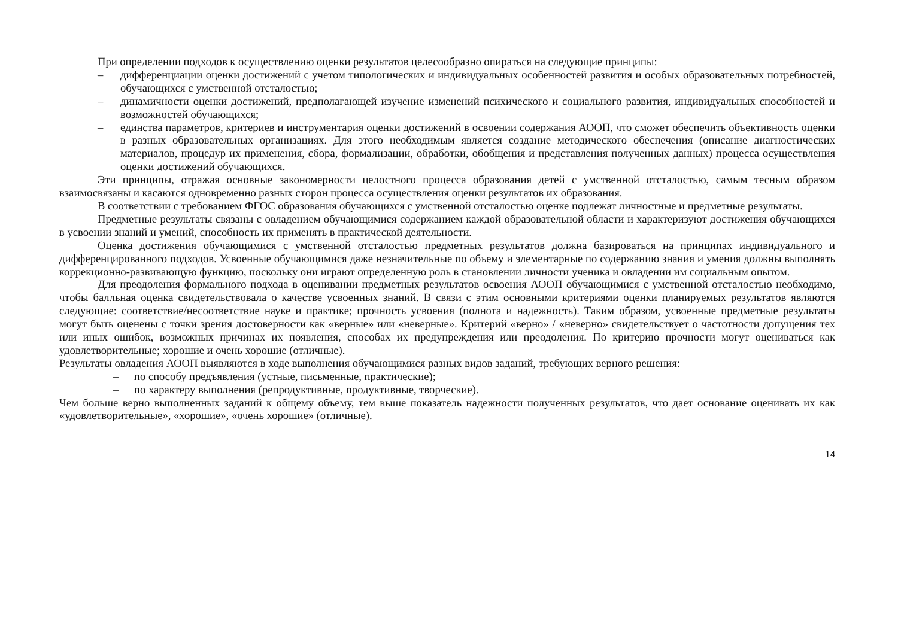При определении подходов к осуществлению оценки результатов целесообразно опираться на следующие принципы:
– дифференциации оценки достижений с учетом типологических и индивидуальных особенностей развития и особых образовательных потребностей, обучающихся с умственной отсталостью;
– динамичности оценки достижений, предполагающей изучение изменений психического и социального развития, индивидуальных способностей и возможностей обучающихся;
– единства параметров, критериев и инструментария оценки достижений в освоении содержания АООП, что сможет обеспечить объективность оценки в разных образовательных организациях. Для этого необходимым является создание методического обеспечения (описание диагностических материалов, процедур их применения, сбора, формализации, обработки, обобщения и представления полученных данных) процесса осуществления оценки достижений обучающихся.
Эти принципы, отражая основные закономерности целостного процесса образования детей с умственной отсталостью, самым тесным образом взаимосвязаны и касаются одновременно разных сторон процесса осуществления оценки результатов их образования.
В соответствии с требованием ФГОС образования обучающихся с умственной отсталостью оценке подлежат личностные и предметные результаты.
Предметные результаты связаны с овладением обучающимися содержанием каждой образовательной области и характеризуют достижения обучающихся в усвоении знаний и умений, способность их применять в практической деятельности.
Оценка достижения обучающимися с умственной отсталостью предметных результатов должна базироваться на принципах индивидуального и дифференцированного подходов. Усвоенные обучающимися даже незначительные по объему и элементарные по содержанию знания и умения должны выполнять коррекционно-развивающую функцию, поскольку они играют определенную роль в становлении личности ученика и овладении им социальным опытом.
Для преодоления формального подхода в оценивании предметных результатов освоения АООП обучающимися с умственной отсталостью необходимо, чтобы балльная оценка свидетельствовала о качестве усвоенных знаний. В связи с этим основными критериями оценки планируемых результатов являются следующие: соответствие/несоответствие науке и практике; прочность усвоения (полнота и надежность). Таким образом, усвоенные предметные результаты могут быть оценены с точки зрения достоверности как «верные» или «неверные». Критерий «верно» / «неверно» свидетельствует о частотности допущения тех или иных ошибок, возможных причинах их появления, способах их предупреждения или преодоления. По критерию прочности могут оцениваться как удовлетворительные; хорошие и очень хорошие (отличные).
Результаты овладения АООП выявляются в ходе выполнения обучающимися разных видов заданий, требующих верного решения:
– по способу предъявления (устные, письменные, практические);
– по характеру выполнения (репродуктивные, продуктивные, творческие).
Чем больше верно выполненных заданий к общему объему, тем выше показатель надежности полученных результатов, что дает основание оценивать их как «удовлетворительные», «хорошие», «очень хорошие» (отличные).
14